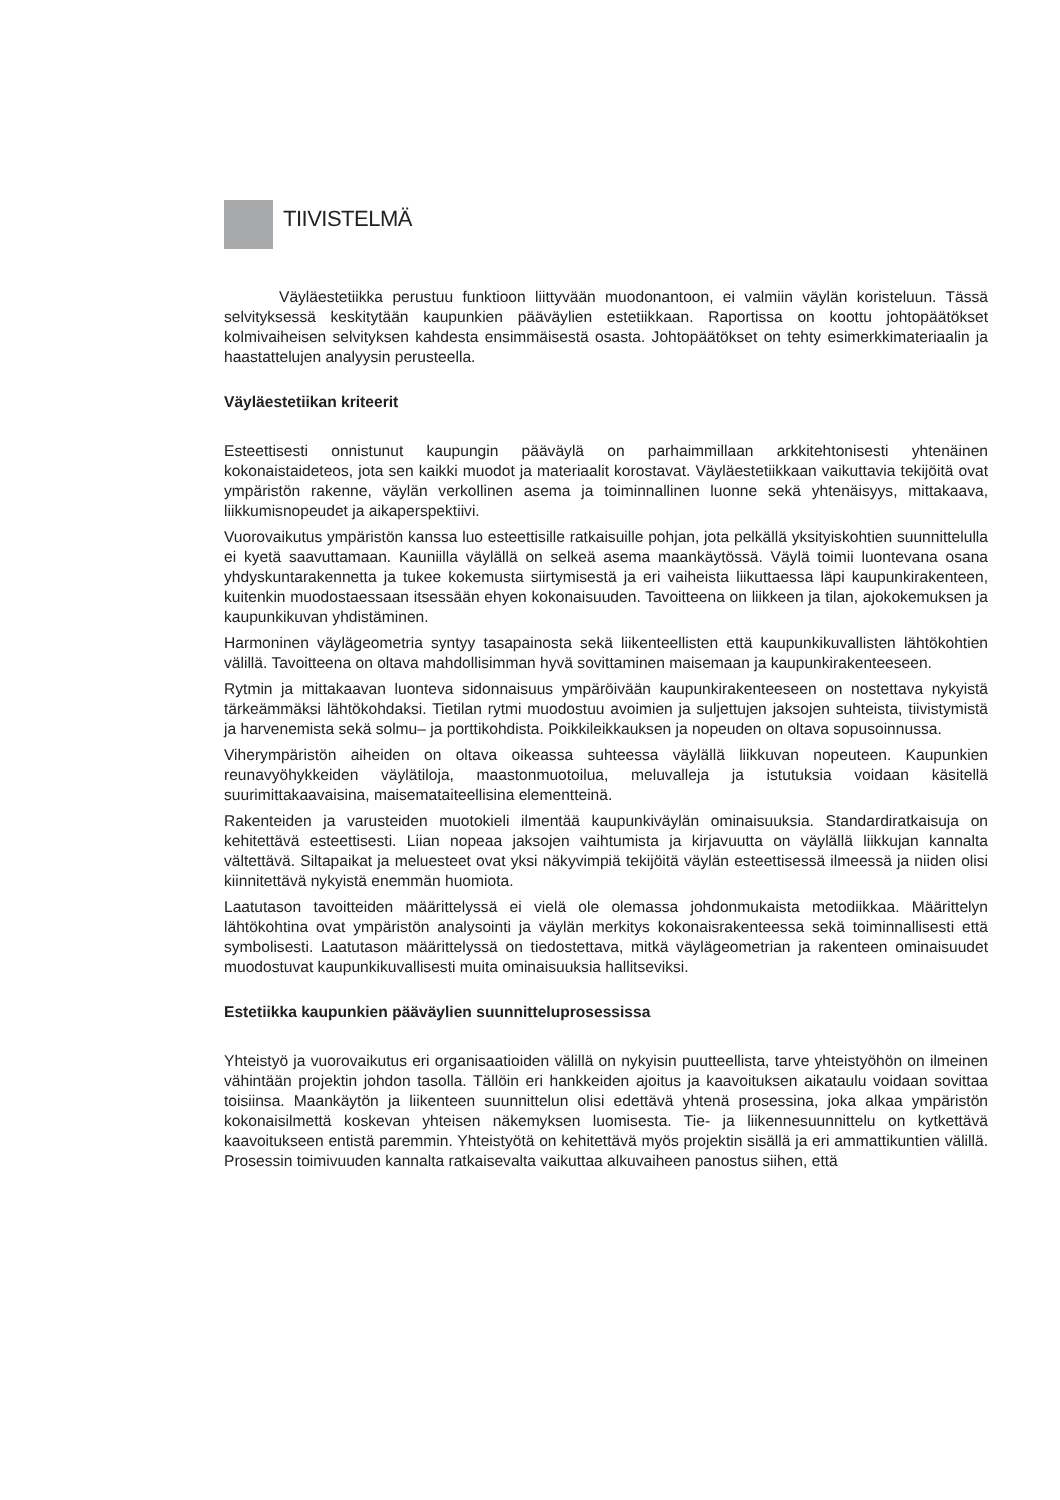TIIVISTELMÄ
Väyläestetiikka perustuu funktioon liittyvään muodonantoon, ei valmiin väylän koristeluun. Tässä selvityksessä keskitytään kaupunkien pääväylien estetiikkaan. Raportissa on koottu johtopäätökset kolmivaiheisen selvityksen kahdesta ensimmäisestä osasta. Johtopäätökset on tehty esimerkkimateriaalin ja haastattelujen analyysin perusteella.
Väyläestetiikan kriteerit
Esteettisesti onnistunut kaupungin pääväylä on parhaimmillaan arkkitehtonisesti yhtenäinen kokonaistaideteos, jota sen kaikki muodot ja materiaalit korostavat. Väyläestetiikkaan vaikuttavia tekijöitä ovat ympäristön rakenne, väylän verkollinen asema ja toiminnallinen luonne sekä yhtenäisyys, mittakaava, liikkumisnopeudet ja aikaperspektiivi.
Vuorovaikutus ympäristön kanssa luo esteettisille ratkaisuille pohjan, jota pelkällä yksityiskohtien suunnittelulla ei kyetä saavuttamaan. Kauniilla väylällä on selkeä asema maankäytössä. Väylä toimii luontevana osana yhdyskuntarakennetta ja tukee kokemusta siirtymisestä ja eri vaiheista liikuttaessa läpi kaupunkirakenteen, kuitenkin muodostaessaan itsessään ehyen kokonaisuuden. Tavoitteena on liikkeen ja tilan, ajokokemuksen ja kaupunkikuvan yhdistäminen.
Harmoninen väylägeometria syntyy tasapainosta sekä liikenteellisten että kaupunkikuvallisten lähtökohtien välillä. Tavoitteena on oltava mahdollisimman hyvä sovittaminen maisemaan ja kaupunkirakenteeseen.
Rytmin ja mittakaavan luonteva sidonnaisuus ympäröivään kaupunkirakenteeseen on nostettava nykyistä tärkeämmäksi lähtökohdaksi. Tietilan rytmi muodostuu avoimien ja suljettujen jaksojen suhteista, tiivistymistä ja harvenemista sekä solmu– ja porttikohdista. Poikkileikkauksen ja nopeuden on oltava sopusoinnussa.
Viherympäristön aiheiden on oltava oikeassa suhteessa väylällä liikkuvan nopeuteen. Kaupunkien reunavyöhykkeiden väylätiloja, maastonmuotoilua, meluvalleja ja istutuksia voidaan käsitellä suurimittakaavaisina, maisemataiteellisina elementteinä.
Rakenteiden ja varusteiden muotokieli ilmentää kaupunkiväylän ominaisuuksia. Standardiratkaisuja on kehitettävä esteettisesti. Liian nopeaa jaksojen vaihtumista ja kirjavuutta on väylällä liikkujan kannalta vältettävä. Siltapaikat ja meluesteet ovat yksi näkyvimpiä tekijöitä väylän esteettisessä ilmeessä ja niiden olisi kiinnitettävä nykyistä enemmän huomiota.
Laatutason tavoitteiden määrittelyssä ei vielä ole olemassa johdonmukaista metodiikkaa. Määrittelyn lähtökohtina ovat ympäristön analysointi ja väylän merkitys kokonaisrakenteessa sekä toiminnallisesti että symbolisesti. Laatutason määrittelyssä on tiedostettava, mitkä väylägeometrian ja rakenteen ominaisuudet muodostuvat kaupunkikuvallisesti muita ominaisuuksia hallitseviksi.
Estetiikka kaupunkien pääväylien suunnitteluprosessissa
Yhteistyö ja vuorovaikutus eri organisaatioiden välillä on nykyisin puutteellista, tarve yhteistyöhön on ilmeinen vähintään projektin johdon tasolla. Tällöin eri hankkeiden ajoitus ja kaavoituksen aikataulu voidaan sovittaa toisiinsa. Maankäytön ja liikenteen suunnittelun olisi edettävä yhtenä prosessina, joka alkaa ympäristön kokonaisilmettä koskevan yhteisen näkemyksen luomisesta. Tie- ja liikennesuunnittelu on kytkettävä kaavoitukseen entistä paremmin. Yhteistyötä on kehitettävä myös projektin sisällä ja eri ammattikuntien välillä. Prosessin toimivuuden kannalta ratkaisevalta vaikuttaa alkuvaiheen panostus siihen, että